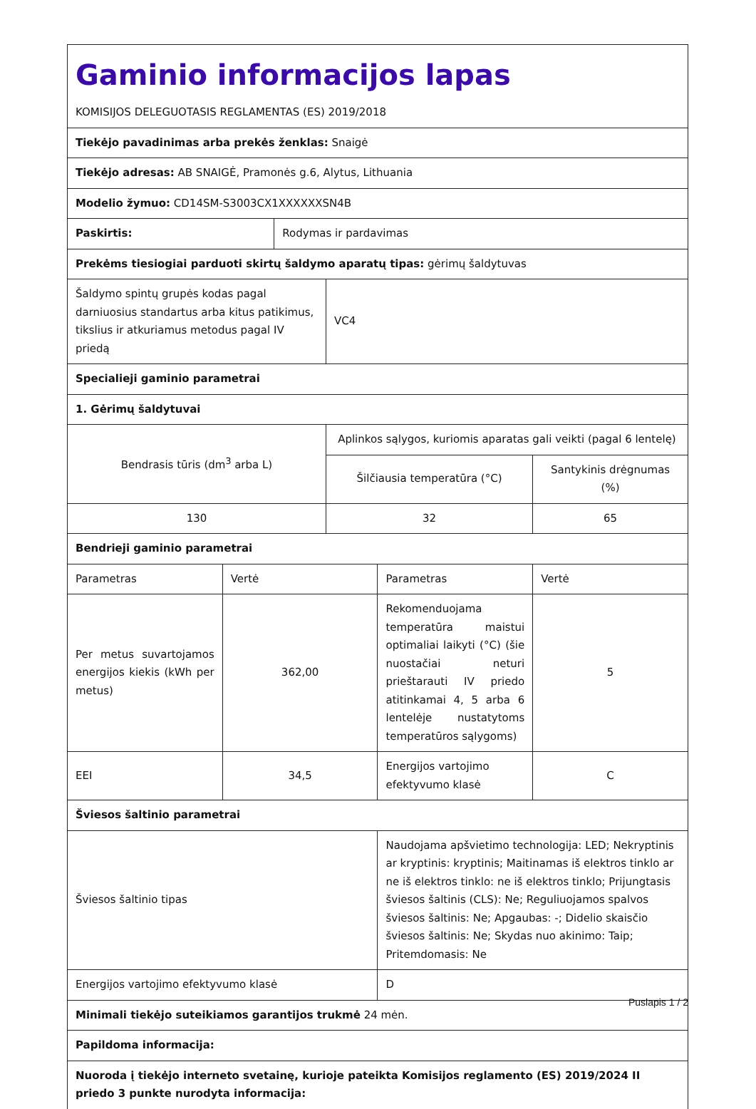| Gaminio informacijos lapas KOMISIJOS DELEGUOTASIS REGLAMENTAS (ES) 2019/2018 | | | | | |
| Tiekėjo pavadinimas arba prekės ženklas: Snaigė | | | | | |
| Tiekėjo adresas: AB SNAIGĖ, Pramonės g.6, Alytus, Lithuania | | | | | |
| Modelio žymuo: CD14SM-S3003CX1XXXXXXSN4B | | | | | |
| Paskirtis: | | Rodymas ir pardavimas | | | |
| Prekėms tiesiogiai parduoti skirtų šaldymo aparatų tipas: gėrimų šaldytuvas | | | | | |
| Šaldymo spintų grupės kodas pagal darniuosius standartus arba kitus patikimus, tikslius ir atkuriamus metodus pagal IV priedą | | | VC4 | | |
| Specialieji gaminio parametrai | | | | | |
| 1. Gėrimų šaldytuvai | | | | | |
| Bendrasis tūris (dm<sup>3</sup> arba L) | | | Aplinkos sąlygos, kuriomis aparatas gali veikti (pagal 6 lentelę) | | |
| | | | Šilčiausia temperatūra (°C) | | Santykinis drėgnumas (%) |
| 130 | | | 32 | | 65 |
| Bendrieji gaminio parametrai | | | | | |
| Parametras | Vertė | | | Parametras | Vertė |
| Per metus suvartojamos energijos kiekis (kWh per metus) | 362,00 | | | Rekomenduojama temperatūra maistui optimaliai laikyti (°C) (šie nuostačiai neturi prieštarauti IV priedo atitinkamai 4, 5 arba 6 lentelėje nustatytoms temperatūros sąlygoms) | 5 |
| EEI | 34,5 | | | Energijos vartojimo efektyvumo klasė | C |
| Šviesos šaltinio parametrai | | | | | |
| Šviesos šaltinio tipas | | | | Naudojama apšvietimo technologija: LED; Nekryptinis ar kryptinis: kryptinis; Maitinamas iš elektros tinklo ar ne iš elektros tinklo: ne iš elektros tinklo; Prijungtasis šviesos šaltinis (CLS): Ne; Reguliuojamos spalvos šviesos šaltinis: Ne; Apgaubas: -; Didelio skaisčio šviesos šaltinis: Ne; Skydas nuo akinimo: Taip; Pritemdomasis: Ne | |
| Energijos vartojimo efektyvumo klasė | | | | D | |
| Minimali tiekėjo suteikiamos garantijos trukmė 24 mėn. | | | | | |
| Papildoma informacija: | | | | | |
| Nuoroda į tiekėjo interneto svetainę, kurioje pateikta Komisijos reglamento (ES) 2019/2024 II priedo 3 punkte nurodyta informacija: | | | | | |
Puslapis 1 / 2